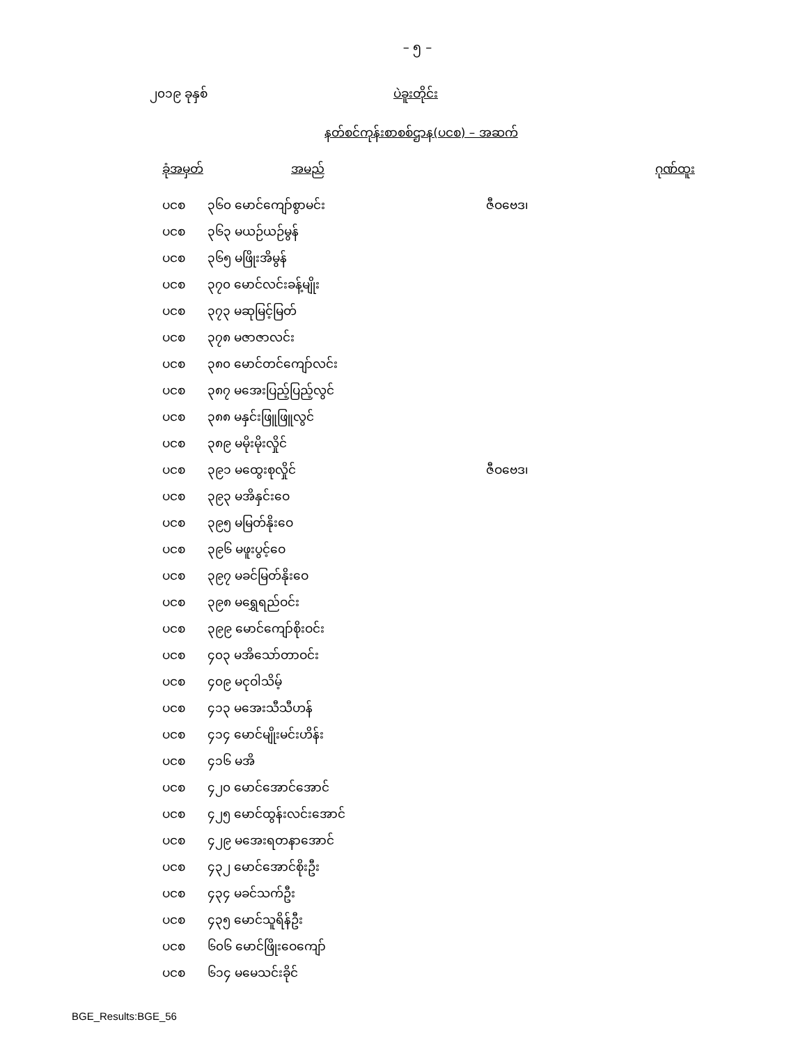– ၅ –
၂၀၁၉ ခုနှစ် ပဲခူးတိုင်း
နတ်စင်ကုန်းစာစစ်ဌာန(ပငစ) – အဆက်
| ခုံအမှတ် | အမည် | ဂုဏ်ထူး |
| --- | --- | --- |
| ပငစ | ၃၆၀ မောင်ကျော်စွာမင်း | ဇီဝဗေဒ၊ |
| ပငစ | ၃၆၃ မယဉ်ယဉ်မွန် | |
| ပငစ | ၃၆၅ မဖြိုးအိမွန် | |
| ပငစ | ၃၇၀ မောင်လင်းခန့်မျိုး | |
| ပငစ | ၃၇၃ မဆုမြင့်မြတ် | |
| ပငစ | ၃၇၈ မဇာဇာလင်း | |
| ပငစ | ၃၈၀ မောင်တင်ကျော်လင်း | |
| ပငစ | ၃၈၇ မအေးပြည့်ပြည့်လွင် | |
| ပငစ | ၃၈၈ မနှင်းဖြူဖြူလွင် | |
| ပငစ | ၃၈၉ မမိုးမိုးလှိုင် | |
| ပငစ | ၃၉၁ မထွေးစုလှိုင် | ဇီဝဗေဒ၊ |
| ပငစ | ၃၉၃ မအိနှင်းဝေ | |
| ပငစ | ၃၉၅ မမြတ်နိုးဝေ | |
| ပငစ | ၃၉၆ မဖူးပွင့်ဝေ | |
| ပငစ | ၃၉၇ မခင်မြတ်နိုးဝေ | |
| ပငစ | ၃၉၈ မရွှေရည်ဝင်း | |
| ပငစ | ၃၉၉ မောင်ကျော်စိုးဝင်း | |
| ပငစ | ၄၀၃ မအိသော်တာဝင်း | |
| ပငစ | ၄၀၉ မငုဝါသိမ့် | |
| ပငစ | ၄၁၃ မအေးသီသီဟန် | |
| ပငစ | ၄၁၄ မောင်မျိုးမင်းဟိန်း | |
| ပငစ | ၄၁၆ မအိ | |
| ပငစ | ၄၂၀ မောင်အောင်အောင် | |
| ပငစ | ၄၂၅ မောင်ထွန်းလင်းအောင် | |
| ပငစ | ၄၂၉ မအေးရတနာအောင် | |
| ပငစ | ၄၃၂ မောင်အောင်စိုးဦး | |
| ပငစ | ၄၃၄ မခင်သက်ဦး | |
| ပငစ | ၄၃၅ မောင်သူရိန်ဦး | |
| ပငစ | ၆၀၆ မောင်ဖြိုးဝေကျော် | |
| ပငစ | ၆၁၄ မမေသင်းခိုင် | |
BGE_Results:BGE_56